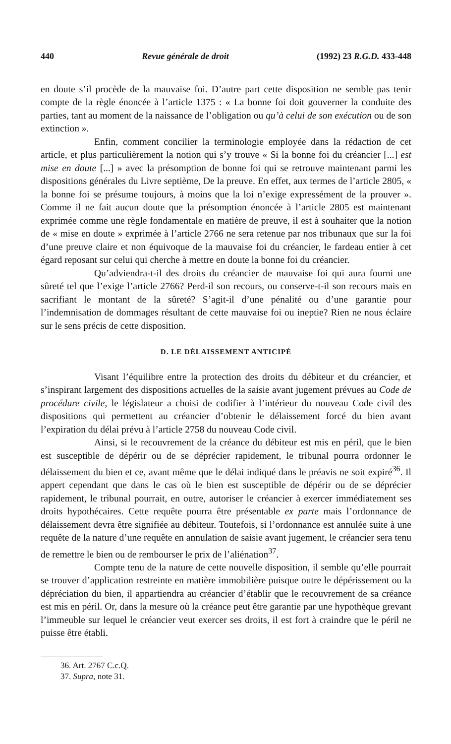440 Revue générale de droit (1992) 23 R.G.D. 433-448
en doute s’il procède de la mauvaise foi. D’autre part cette disposition ne semble pas tenir compte de la règle énoncée à l’article 1375 : « La bonne foi doit gouverner la conduite des parties, tant au moment de la naissance de l’obligation ou qu’à celui de son exécution ou de son extinction ».
Enfin, comment concilier la terminologie employée dans la rédaction de cet article, et plus particulièrement la notion qui s’y trouve « Si la bonne foi du créancier [...] est mise en doute [...] » avec la présomption de bonne foi qui se retrouve maintenant parmi les dispositions générales du Livre septième, De la preuve. En effet, aux termes de l’article 2805, « la bonne foi se présume toujours, à moins que la loi n’exige expressément de la prouver ». Comme il ne fait aucun doute que la présomption énoncée à l’article 2805 est maintenant exprimée comme une règle fondamentale en matière de preuve, il est à souhaiter que la notion de « mise en doute » exprimée à l’article 2766 ne sera retenue par nos tribunaux que sur la foi d’une preuve claire et non équivoque de la mauvaise foi du créancier, le fardeau entier à cet égard reposant sur celui qui cherche à mettre en doute la bonne foi du créancier.
Qu’adviendra-t-il des droits du créancier de mauvaise foi qui aura fourni une sûreté tel que l’exige l’article 2766? Perd-il son recours, ou conserve-t-il son recours mais en sacrifiant le montant de la sûreté? S’agit-il d’une pénalité ou d’une garantie pour l’indemnisation de dommages résultant de cette mauvaise foi ou ineptie? Rien ne nous éclaire sur le sens précis de cette disposition.
D. LE DÉLAISSEMENT ANTICIPÉ
Visant l’équilibre entre la protection des droits du débiteur et du créancier, et s’inspirant largement des dispositions actuelles de la saisie avant jugement prévues au Code de procédure civile, le législateur a choisi de codifier à l’intérieur du nouveau Code civil des dispositions qui permettent au créancier d’obtenir le délaissement forcé du bien avant l’expiration du délai prévu à l’article 2758 du nouveau Code civil.
Ainsi, si le recouvrement de la créance du débiteur est mis en péril, que le bien est susceptible de dépérir ou de se déprécier rapidement, le tribunal pourra ordonner le délaissement du bien et ce, avant même que le délai indiqué dans le préavis ne soit expiré<sup>36</sup>. Il appert cependant que dans le cas où le bien est susceptible de dépérir ou de se déprécier rapidement, le tribunal pourrait, en outre, autoriser le créancier à exercer immédiatement ses droits hypothécaires. Cette requête pourra être présentable ex parte mais l’ordonnance de délaissement devra être signifiée au débiteur. Toutefois, si l’ordonnance est annulée suite à une requête de la nature d’une requête en annulation de saisie avant jugement, le créancier sera tenu de remettre le bien ou de rembourser le prix de l’aliénation<sup>37</sup>.
Compte tenu de la nature de cette nouvelle disposition, il semble qu’elle pourrait se trouver d’application restreinte en matière immobilière puisque outre le dépérissement ou la dépréciation du bien, il appartiendra au créancier d’établir que le recouvrement de sa créance est mis en péril. Or, dans la mesure où la créance peut être garantie par une hypothèque grevant l’immeuble sur lequel le créancier veut exercer ses droits, il est fort à craindre que le péril ne puisse être établi.
36. Art. 2767 C.c.Q.
37. Supra, note 31.